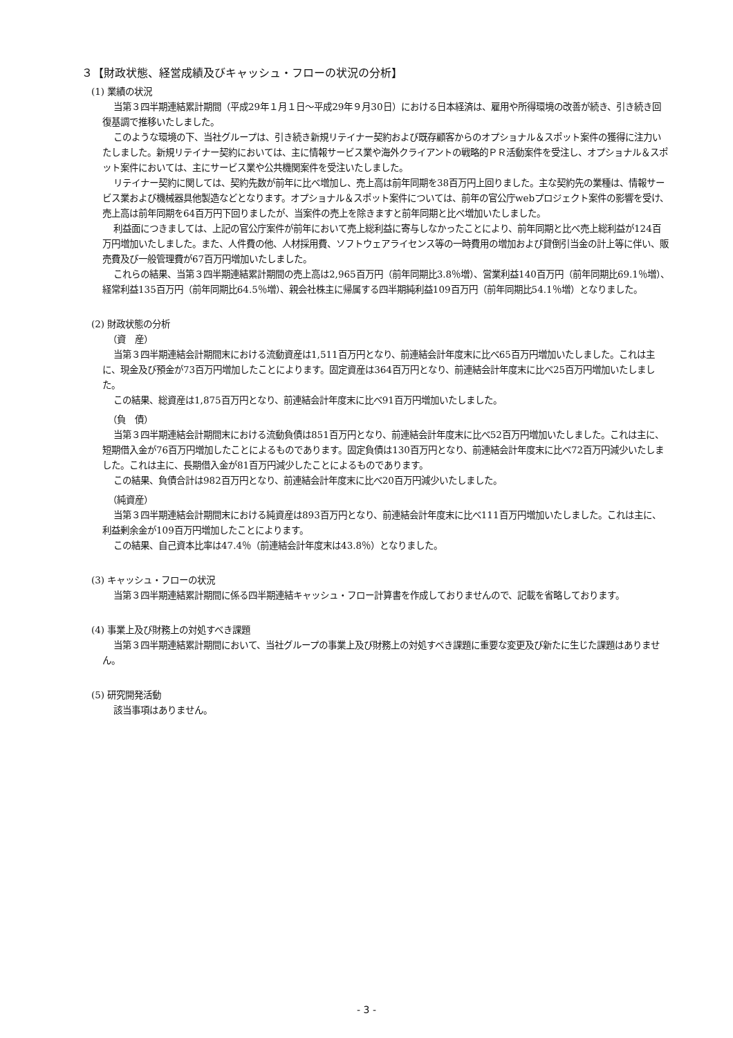３【財政状態、経営成績及びキャッシュ・フローの状況の分析】
(1) 業績の状況
当第３四半期連結累計期間（平成29年１月１日～平成29年９月30日）における日本経済は、雇用や所得環境の改善が続き、引き続き回復基調で推移いたしました。
このような環境の下、当社グループは、引き続き新規リテイナー契約および既存顧客からのオプショナル＆スポット案件の獲得に注力いたしました。新規リテイナー契約においては、主に情報サービス業や海外クライアントの戦略的ＰＲ活動案件を受注し、オプショナル＆スポット案件においては、主にサービス業や公共機関案件を受注いたしました。
リテイナー契約に関しては、契約先数が前年に比べ増加し、売上高は前年同期を38百万円上回りました。主な契約先の業種は、情報サービス業および機械器具他製造などとなります。オプショナル＆スポット案件については、前年の官公庁webプロジェクト案件の影響を受け、売上高は前年同期を64百万円下回りましたが、当案件の売上を除きますと前年同期と比べ増加いたしました。
利益面につきましては、上記の官公庁案件が前年において売上総利益に寄与しなかったことにより、前年同期と比べ売上総利益が124百万円増加いたしました。また、人件費の他、人材採用費、ソフトウェアライセンス等の一時費用の増加および貸倒引当金の計上等に伴い、販売費及び一般管理費が67百万円増加いたしました。
これらの結果、当第３四半期連結累計期間の売上高は2,965百万円（前年同期比3.8％増）、営業利益140百万円（前年同期比69.1％増）、経常利益135百万円（前年同期比64.5％増）、親会社株主に帰属する四半期純利益109百万円（前年同期比54.1％増）となりました。
(2) 財政状態の分析
（資　産）
当第３四半期連結会計期間末における流動資産は1,511百万円となり、前連結会計年度末に比べ65百万円増加いたしました。これは主に、現金及び預金が73百万円増加したことによります。固定資産は364百万円となり、前連結会計年度末に比べ25百万円増加いたしました。
この結果、総資産は1,875百万円となり、前連結会計年度末に比べ91百万円増加いたしました。
（負　債）
当第３四半期連結会計期間末における流動負債は851百万円となり、前連結会計年度末に比べ52百万円増加いたしました。これは主に、短期借入金が76百万円増加したことによるものであります。固定負債は130百万円となり、前連結会計年度末に比べ72百万円減少いたしました。これは主に、長期借入金が81百万円減少したことによるものであります。
この結果、負債合計は982百万円となり、前連結会計年度末に比べ20百万円減少いたしました。
（純資産）
当第３四半期連結会計期間末における純資産は893百万円となり、前連結会計年度末に比べ111百万円増加いたしました。これは主に、利益剰余金が109百万円増加したことによります。
この結果、自己資本比率は47.4％（前連結会計年度末は43.8％）となりました。
(3) キャッシュ・フローの状況
当第３四半期連結累計期間に係る四半期連結キャッシュ・フロー計算書を作成しておりませんので、記載を省略しております。
(4) 事業上及び財務上の対処すべき課題
当第３四半期連結累計期間において、当社グループの事業上及び財務上の対処すべき課題に重要な変更及び新たに生じた課題はありません。
(5) 研究開発活動
該当事項はありません。
- 3 -